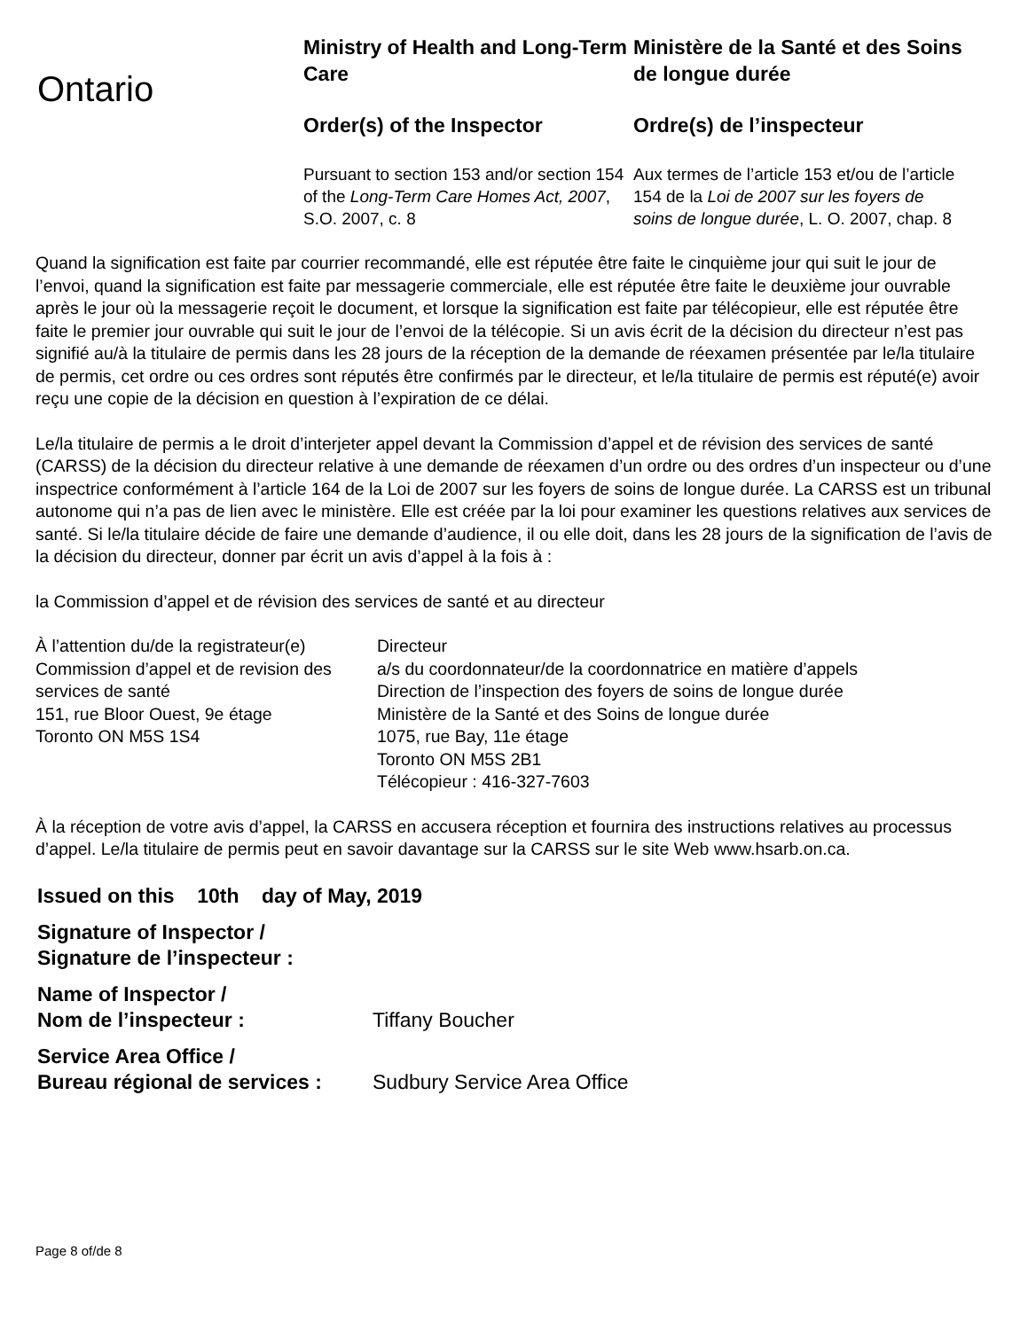Ontario
Ministry of Health and Long-Term Care
Order(s) of the Inspector
Pursuant to section 153 and/or section 154 of the Long-Term Care Homes Act, 2007, S.O. 2007, c. 8
Ministère de la Santé et des Soins de longue durée
Ordre(s) de l’inspecteur
Aux termes de l’article 153 et/ou de l’article 154 de la Loi de 2007 sur les foyers de soins de longue durée, L. O. 2007, chap. 8
Quand la signification est faite par courrier recommandé, elle est réputée être faite le cinquième jour qui suit le jour de l’envoi, quand la signification est faite par messagerie commerciale, elle est réputée être faite le deuxième jour ouvrable après le jour où la messagerie reçoit le document, et lorsque la signification est faite par télécopieur, elle est réputée être faite le premier jour ouvrable qui suit le jour de l’envoi de la télécopie. Si un avis écrit de la décision du directeur n’est pas signifié au/à la titulaire de permis dans les 28 jours de la réception de la demande de réexamen présentée par le/la titulaire de permis, cet ordre ou ces ordres sont réputés être confirmés par le directeur, et le/la titulaire de permis est réputé(e) avoir reçu une copie de la décision en question à l’expiration de ce délai.
Le/la titulaire de permis a le droit d’interjeter appel devant la Commission d’appel et de révision des services de santé (CARSS) de la décision du directeur relative à une demande de réexamen d’un ordre ou des ordres d’un inspecteur ou d’une inspectrice conformément à l’article 164 de la Loi de 2007 sur les foyers de soins de longue durée. La CARSS est un tribunal autonome qui n’a pas de lien avec le ministère. Elle est créée par la loi pour examiner les questions relatives aux services de santé. Si le/la titulaire décide de faire une demande d’audience, il ou elle doit, dans les 28 jours de la signification de l’avis de la décision du directeur, donner par écrit un avis d’appel à la fois à :
la Commission d’appel et de révision des services de santé et au directeur
À l’attention du/de la registrateur(e)
Commission d’appel et de revision des services de santé
151, rue Bloor Ouest, 9e étage
Toronto ON M5S 1S4
Directeur
a/s du coordonnateur/de la coordonnatrice en matière d’appels
Direction de l’inspection des foyers de soins de longue durée
Ministère de la Santé et des Soins de longue durée
1075, rue Bay, 11e étage
Toronto ON M5S 2B1
Télécopieur : 416-327-7603
À la réception de votre avis d’appel, la CARSS en accusera réception et fournira des instructions relatives au processus d’appel. Le/la titulaire de permis peut en savoir davantage sur la CARSS sur le site Web www.hsarb.on.ca.
Issued on this 10th day of May, 2019
Signature of Inspector /
Signature de l’inspecteur :
Name of Inspector /
Nom de l’inspecteur :
Tiffany Boucher
Service Area Office /
Bureau régional de services :
Sudbury Service Area Office
Page 8 of/de 8